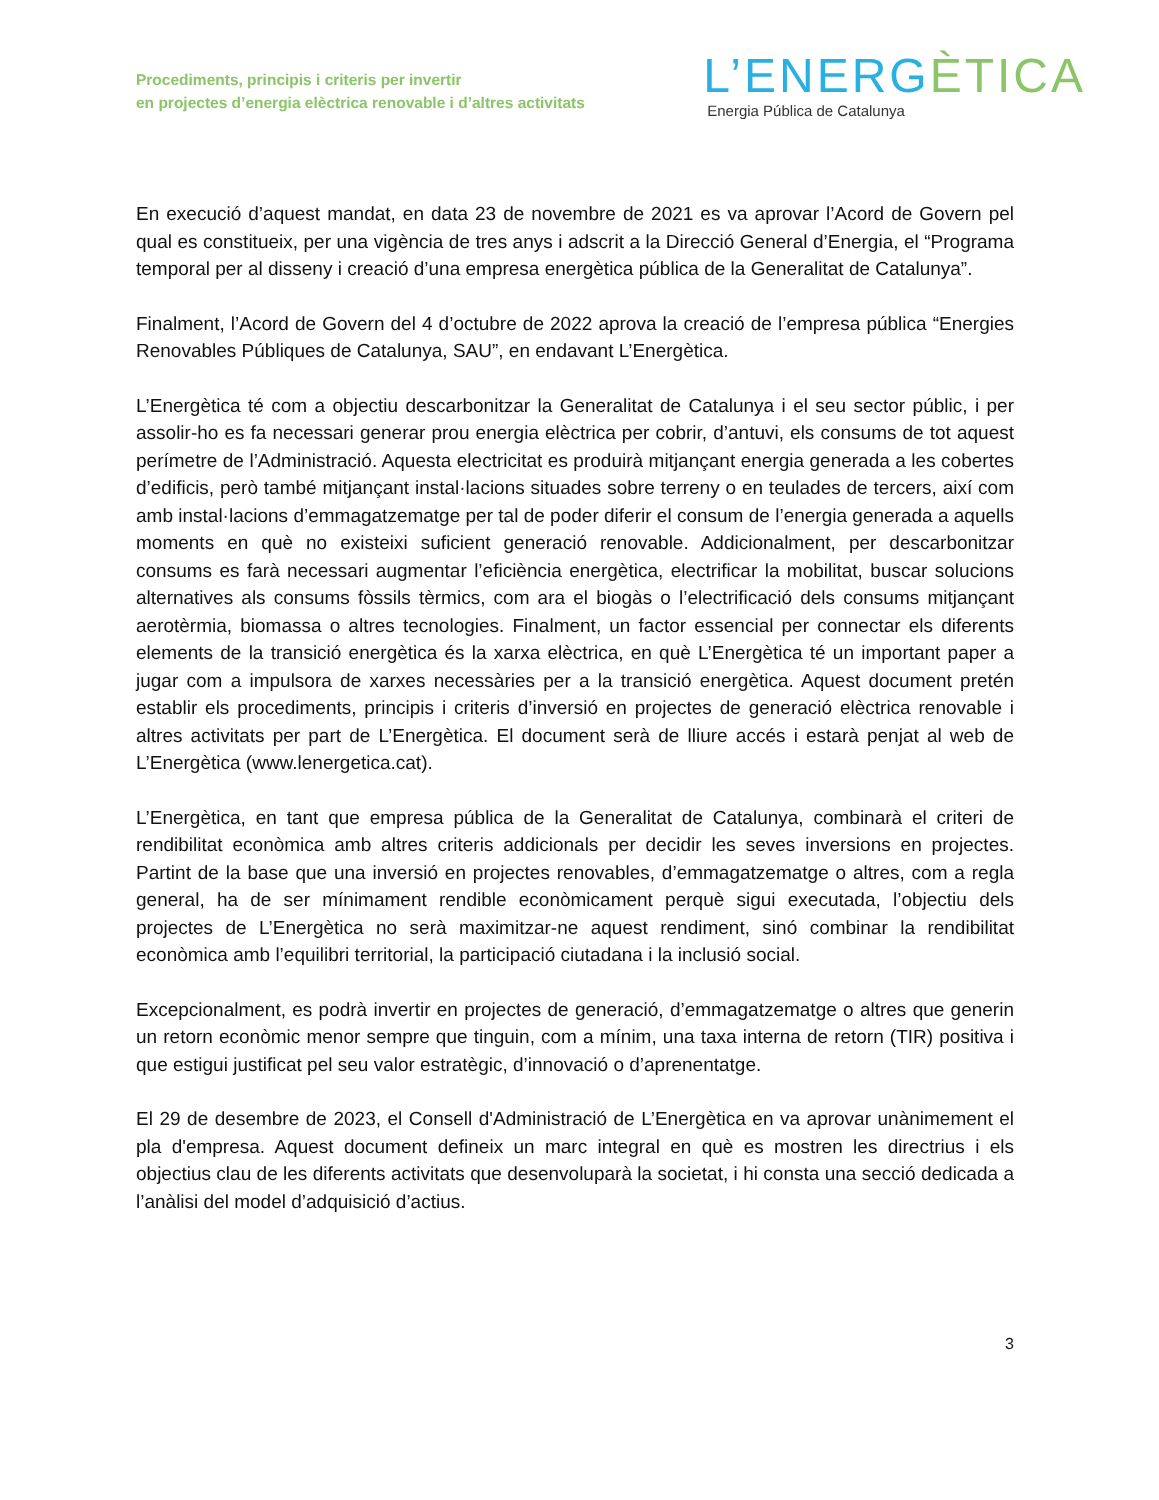Procediments, principis i criteris per invertir
en projectes d’energia elèctrica renovable i d’altres activitats
L’ENERGÈTICA
Energia Pública de Catalunya
En execució d’aquest mandat, en data 23 de novembre de 2021 es va aprovar l’Acord de Govern pel qual es constitueix, per una vigència de tres anys i adscrit a la Direcció General d’Energia, el “Programa temporal per al disseny i creació d’una empresa energètica pública de la Generalitat de Catalunya”.
Finalment, l’Acord de Govern del 4 d’octubre de 2022 aprova la creació de l’empresa pública “Energies Renovables Públiques de Catalunya, SAU”, en endavant L’Energètica.
L’Energètica té com a objectiu descarbonitzar la Generalitat de Catalunya i el seu sector públic, i per assolir-ho es fa necessari generar prou energia elèctrica per cobrir, d’antuvi, els consums de tot aquest perímetre de l’Administració. Aquesta electricitat es produirà mitjançant energia generada a les cobertes d’edificis, però també mitjançant instal·lacions situades sobre terreny o en teulades de tercers, així com amb instal·lacions d’emmagatzematge per tal de poder diferir el consum de l’energia generada a aquells moments en què no existeixi suficient generació renovable. Addicionalment, per descarbonitzar consums es farà necessari augmentar l’eficiència energètica, electrificar la mobilitat, buscar solucions alternatives als consums fòssils tèrmics, com ara el biogàs o l’electrificació dels consums mitjançant aerotèrmia, biomassa o altres tecnologies. Finalment, un factor essencial per connectar els diferents elements de la transició energètica és la xarxa elèctrica, en què L’Energètica té un important paper a jugar com a impulsora de xarxes necessàries per a la transició energètica. Aquest document pretén establir els procediments, principis i criteris d’inversió en projectes de generació elèctrica renovable i altres activitats per part de L’Energètica. El document serà de lliure accés i estarà penjat al web de L’Energètica (www.lenergetica.cat).
L’Energètica, en tant que empresa pública de la Generalitat de Catalunya, combinarà el criteri de rendibilitat econòmica amb altres criteris addicionals per decidir les seves inversions en projectes. Partint de la base que una inversió en projectes renovables, d’emmagatzematge o altres, com a regla general, ha de ser mínimament rendible econòmicament perquè sigui executada, l’objectiu dels projectes de L’Energètica no serà maximitzar-ne aquest rendiment, sinó combinar la rendibilitat econòmica amb l’equilibri territorial, la participació ciutadana i la inclusió social.
Excepcionalment, es podrà invertir en projectes de generació, d’emmagatzematge o altres que generin un retorn econòmic menor sempre que tinguin, com a mínim, una taxa interna de retorn (TIR) positiva i que estigui justificat pel seu valor estratègic, d’innovació o d’aprenentatge.
El 29 de desembre de 2023, el Consell d'Administració de L’Energètica en va aprovar unànimement el pla d'empresa. Aquest document defineix un marc integral en què es mostren les directrius i els objectius clau de les diferents activitats que desenvoluparà la societat, i hi consta una secció dedicada a l’anàlisi del model d’adquisició d’actius.
3